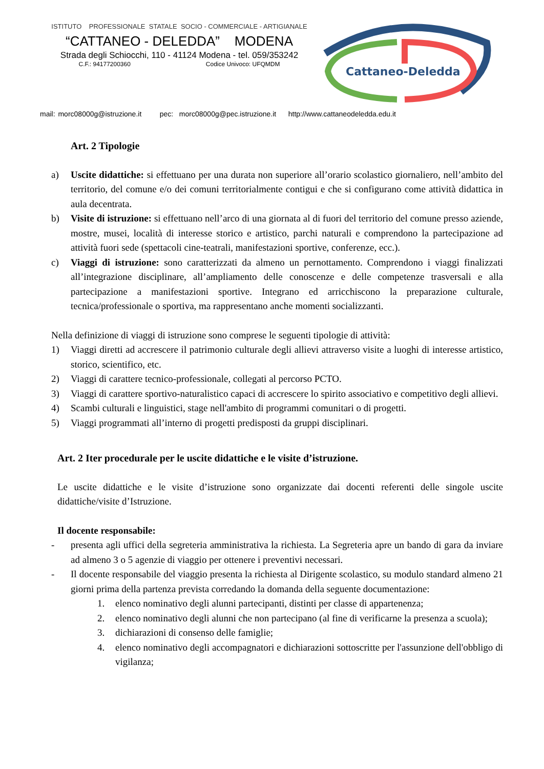ISTITUTO PROFESSIONALE STATALE SOCIO - COMMERCIALE - ARTIGIANALE
“CATTANEO - DELEDDA” MODENA
Strada degli Schiocchi, 110 - 41124 Modena - tel. 059/353242
C.F.: 94177200360 Codice Univoco: UFQMDM
Cattaneo-Deledda
mail: morc08000g@istruzione.it pec: morc08000g@pec.istruzione.it http://www.cattaneodeledda.edu.it
Art. 2 Tipologie
a) Uscite didattiche: si effettuano per una durata non superiore all’orario scolastico giornaliero, nell’ambito del territorio, del comune e/o dei comuni territorialmente contigui e che si configurano come attività didattica in aula decentrata.
b) Visite di istruzione: si effettuano nell’arco di una giornata al di fuori del territorio del comune presso aziende, mostre, musei, località di interesse storico e artistico, parchi naturali e comprendono la partecipazione ad attività fuori sede (spettacoli cine-teatrali, manifestazioni sportive, conferenze, ecc.).
c) Viaggi di istruzione: sono caratterizzati da almeno un pernottamento. Comprendono i viaggi finalizzati all’integrazione disciplinare, all’ampliamento delle conoscenze e delle competenze trasversali e alla partecipazione a manifestazioni sportive. Integrano ed arricchiscono la preparazione culturale, tecnica/professionale o sportiva, ma rappresentano anche momenti socializzanti.
Nella definizione di viaggi di istruzione sono comprese le seguenti tipologie di attività:
1) Viaggi diretti ad accrescere il patrimonio culturale degli allievi attraverso visite a luoghi di interesse artistico, storico, scientifico, etc.
2) Viaggi di carattere tecnico-professionale, collegati al percorso PCTO.
3) Viaggi di carattere sportivo-naturalistico capaci di accrescere lo spirito associativo e competitivo degli allievi.
4) Scambi culturali e linguistici, stage nell'ambito di programmi comunitari o di progetti.
5) Viaggi programmati all’interno di progetti predisposti da gruppi disciplinari.
Art. 2 Iter procedurale per le uscite didattiche e le visite d’istruzione.
Le uscite didattiche e le visite d’istruzione sono organizzate dai docenti referenti delle singole uscite didattiche/visite d’Istruzione.
Il docente responsabile:
- presenta agli uffici della segreteria amministrativa la richiesta. La Segreteria apre un bando di gara da inviare ad almeno 3 o 5 agenzie di viaggio per ottenere i preventivi necessari.
- Il docente responsabile del viaggio presenta la richiesta al Dirigente scolastico, su modulo standard almeno 21 giorni prima della partenza prevista corredando la domanda della seguente documentazione:
1. elenco nominativo degli alunni partecipanti, distinti per classe di appartenenza;
2. elenco nominativo degli alunni che non partecipano (al fine di verificarne la presenza a scuola);
3. dichiarazioni di consenso delle famiglie;
4. elenco nominativo degli accompagnatori e dichiarazioni sottoscritte per l'assunzione dell'obbligo di vigilanza;